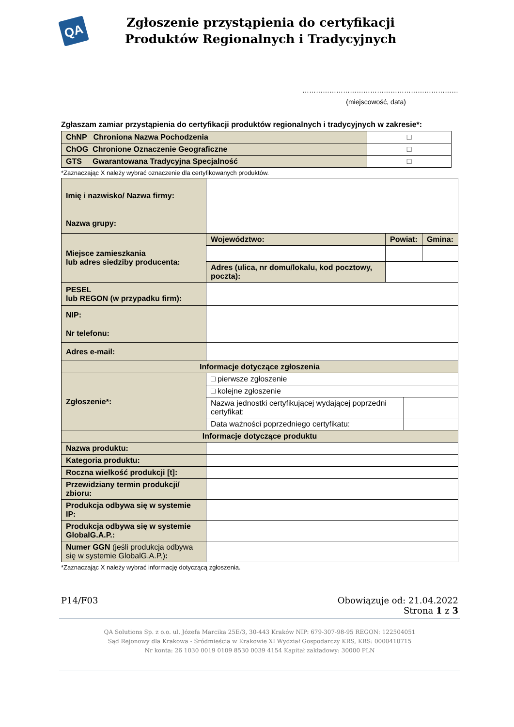QA
Zgłoszenie przystąpienia do certyfikacji
Produktów Regionalnych i Tradycyjnych
……………………………………………………………
(miejscowość, data)
Zgłaszam zamiar przystąpienia do certyfikacji produktów regionalnych i tradycyjnych w zakresie*:
| ChNP Chroniona Nazwa Pochodzenia | □ |
| ChOG Chronione Oznaczenie Geograficzne | □ |
| GTS Gwarantowana Tradycyjna Specjalność | □ |
*Zaznaczając X należy wybrać oznaczenie dla certyfikowanych produktów.
| Imię i nazwisko/ Nazwa firmy: | | | | |
| Nazwa grupy: | | | | |
| Miejsce zamieszkania lub adres siedziby producenta: | Województwo: | Powiat: | | Gmina: |
| | Adres (ulica, nr domu/lokalu, kod pocztowy, poczta): | | | |
| PESEL lub REGON (w przypadku firm): | | | | |
| NIP: | | | | |
| Nr telefonu: | | | | |
| Adres e-mail: | | | | |
| Informacje dotyczące zgłoszenia | | | | |
| Zgłoszenie*: | □ pierwsze zgłoszenie | | | |
| | □ kolejne zgłoszenie | | | |
| | Nazwa jednostki certyfikującej wydającej poprzedni certyfikat: | | | |
| | Data ważności poprzedniego certyfikatu: | | | |
| Informacje dotyczące produktu | | | | |
| Nazwa produktu: | | | | |
| Kategoria produktu: | | | | |
| Roczna wielkość produkcji [t]: | | | | |
| Przewidziany termin produkcji/ zbioru: | | | | |
| Produkcja odbywa się w systemie IP: | | | | |
| Produkcja odbywa się w systemie GlobalG.A.P.: | | | | |
| Numer GGN (jeśli produkcja odbywa się w systemie GlobalG.A.P.) : | | | | |
*Zaznaczając X należy wybrać informację dotyczącą zgłoszenia.
P14/F03 Obowiązuje od: 21.04.2022
Strona 1 z 3
QA Solutions Sp. z o.o. ul. Józefa Marcika 25E/3, 30-443 Kraków NIP: 679-307-98-95 REGON: 122504051
Sąd Rejonowy dla Krakowa - Śródmieścia w Krakowie XI Wydział Gospodarczy KRS, KRS: 0000410715
Nr konta: 26 1030 0019 0109 8530 0039 4154 Kapitał zakładowy: 30000 PLN